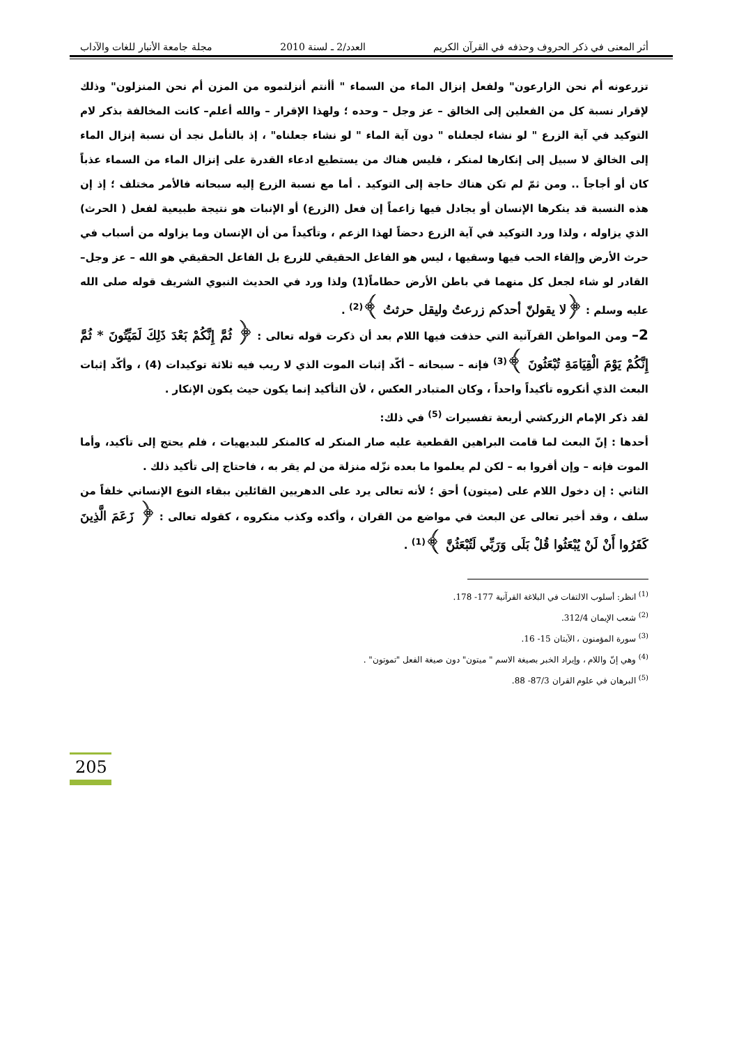أثر المعنى في ذكر الحروف وحذفه في القرآن الكريم
العدد/2 ـ لسنة 2010 مجلة جامعة الأنبار للغات والآداب
تزرعونه أم نحن الزارعون" ولفعل إنزال الماء من السماء " أأنتم أنزلتموه من المزن أم نحن المنزلون" وذلك لإقرار نسبة كل من الفعلين إلى الخالق – عز وجل – وحده ؛ ولهذا الإقرار – والله أعلم– كانت المخالفة بذكر لام التوكيد في آية الزرع " لو نشاء لجعلناه " دون آية الماء " لو نشاء جعلناه" ، إذ بالتأمل نجد أن نسبة إنزال الماء إلى الخالق لا سبيل إلى إنكارها لمنكر ، فليس هناك من يستطيع ادعاء القدرة على إنزال الماء من السماء عذباً كان أو أجاجاً .. ومن ثمّ لم تكن هناك حاجة إلى التوكيد . أما مع نسبة الزرع إليه سبحانه فالأمر مختلف ؛ إذ إن هذه النسبة قد ينكرها الإنسان أو يجادل فيها زاعماً إن فعل (الزرع) أو الإنبات هو نتيجة طبيعية لفعل ( الحرث) الذي يزاوله ، ولذا ورد التوكيد في آية الزرع دحضاً لهذا الزعم ، وتأكيداً من أن الإنسان وما يزاوله من أسباب في حرث الأرض وإلقاء الحب فيها وسقيها ، ليس هو الفاعل الحقيقي للزرع بل الفاعل الحقيقي هو الله – عز وجل– القادر لو شاء لجعل كل منهما في باطن الأرض حطاماً(1) ولذا ورد في الحديث النبوي الشريف قوله صلى الله عليه وسلم : ﴿لا يقولنّ أحدكم زرعتُ وليقل حرثتُ ﴾<sup>(2)</sup> .
2– ومن المواطن القرآنية التي حذفت فيها اللام بعد أن ذكرت قوله تعالى : ﴿ ثُمَّ إِنَّكُمْ بَعْدَ ذَلِكَ لَمَيِّتُونَ * ثُمَّ إِنَّكُمْ يَوْمَ الْقِيَامَةِ تُبْعَثُونَ ﴾<sup>(3)</sup> فإنه – سبحانه – أكّد إثبات الموت الذي لا ريب فيه ثلاثة توكيدات (4) ، وأكّد إثبات البعث الذي أنكروه تأكيداً واحداً ، وكان المتبادر العكس ، لأن التأكيد إنما يكون حيث يكون الإنكار .
لقد ذكر الإمام الزركشي أربعة تفسيرات <sup>(5)</sup> في ذلك:
أحدها : إنّ البعث لما قامت البراهين القطعية عليه صار المنكر له كالمنكر للبديهيات ، فلم يحتج إلى تأكيد، وأما الموت فإنه – وإن أقروا به – لكن لم يعلموا ما بعده نزّله منزلة من لم يقر به ، فاحتاج إلى تأكيد ذلك .
الثاني : إن دخول اللام على (ميتون) أحق ؛ لأنه تعالى يرد على الدهريين القائلين ببقاء النوع الإنساني خلفاً من سلف ، وقد أخبر تعالى عن البعث في مواضع من القران ، وأكده وكذب منكروه ، كقوله تعالى : ﴿ زَعَمَ الَّذِينَ كَفَرُوا أَنْ لَنْ يُبْعَثُوا قُلْ بَلَى وَرَبِّي لَتُبْعَثُنَّ ﴾<sup>(1)</sup> .
<sup>(1)</sup> انظر: أسلوب الالتفات في البلاغة القرآنية 177- 178.
<sup>(2)</sup> شعب الإيمان 312/4.
<sup>(3)</sup> سورة المؤمنون ، الآيتان 15- 16.
<sup>(4)</sup> وهي إنّ واللام ، وإيراد الخبر بصيغة الاسم " ميتون" دون صيغة الفعل "تموتون" .
<sup>(5)</sup> البرهان في علوم القران 87/3- 88.
205